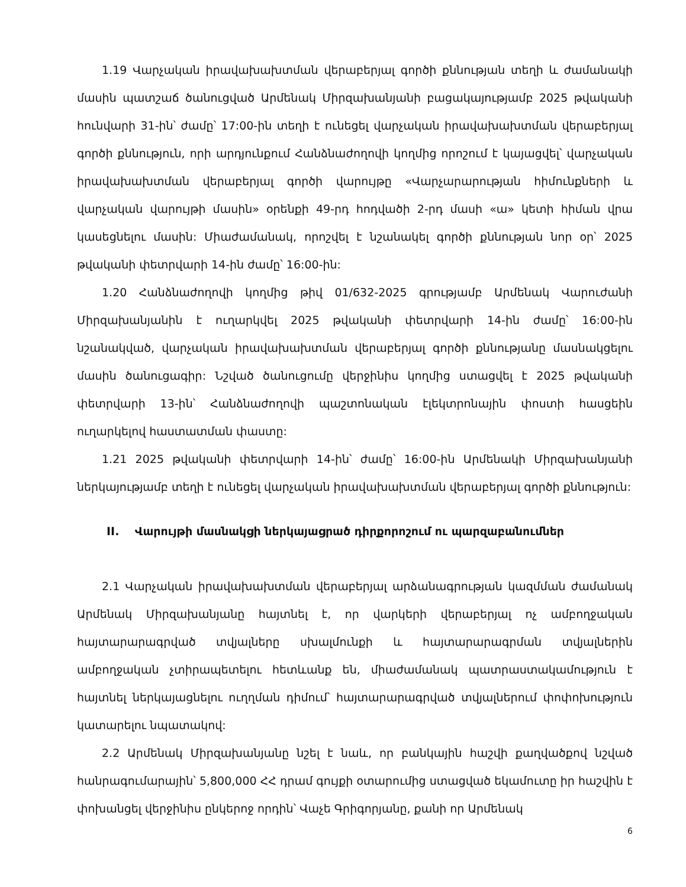1.19 Վարչական իրավախախտման վերաբերյալ գործի քննության տեղի և ժամանակի մասին պատշաճ ծանուցված Արմենակ Միրզախանյանի բացակայությամբ 2025 թվականի հունվարի 31-ին՝ ժամը՝ 17:00-ին տեղի է ունեցել վարչական իրավախախտման վերաբերյալ գործի քննություն, որի արդյունքում Հանձնաժողովի կողմից որոշում է կայացվել՝ վարչական իրավախախտման վերաբերյալ գործի վարույթը «Վարչարարության հիմունքների և վարչական վարույթի մասին» օրենքի 49-րդ հոդվածի 2-րդ մասի «ա» կետի հիման վրա կասեցնելու մասին: Միաժամանակ, որոշվել է նշանակել գործի քննության նոր օր՝ 2025 թվականի փետրվարի 14-ին ժամը՝ 16:00-ին:
1.20 Հանձնաժողովի կողմից թիվ 01/632-2025 գրությամբ Արմենակ Վարուժանի Միրզախանյանին է ուղարկվել 2025 թվականի փետրվարի 14-ին ժամը՝ 16:00-ին նշանակված, վարչական իրավախախտման վերաբերյալ գործի քննությանը մասնակցելու մասին ծանուցագիր: Նշված ծանուցումը վերջինիս կողմից ստացվել է 2025 թվականի փետրվարի 13-ին՝ Հանձնաժողովի պաշտոնական էլեկտրոնային փոստի հասցեին ուղարկելով հաստատման փաստը:
1.21 2025 թվականի փետրվարի 14-ին՝ ժամը՝ 16:00-ին Արմենակի Միրզախանյանի ներկայությամբ տեղի է ունեցել վարչական իրավախախտման վերաբերյալ գործի քննություն:
II. Վարույթի մասնակցի ներկայացրած դիրքորոշում ու պարզաբանումներ
2.1 Վարչական իրավախախտման վերաբերյալ արձանագրության կազմման ժամանակ Արմենակ Միրզախանյանը հայտնել է, որ վարկերի վերաբերյալ ոչ ամբողջական հայտարարագրված տվյալները սխալմունքի և հայտարարագրման տվյալներին ամբողջական չտիրապետելու հետևանք են, միաժամանակ պատրաստակամություն է հայտնել ներկայացնելու ուղղման դիմում՝ հայտարարագրված տվյալներում փոփոխություն կատարելու նպատակով:
2.2 Արմենակ Միրզախանյանը նշել է նաև, որ բանկային հաշվի քաղվածքով նշված հանրագումարային՝ 5,800,000 ՀՀ դրամ գույքի օտարումից ստացված եկամուտը իր հաշվին է փոխանցել վերջինիս ընկերոջ որդին՝ Վաչե Գրիգորյանը, քանի որ Արմենակ
6